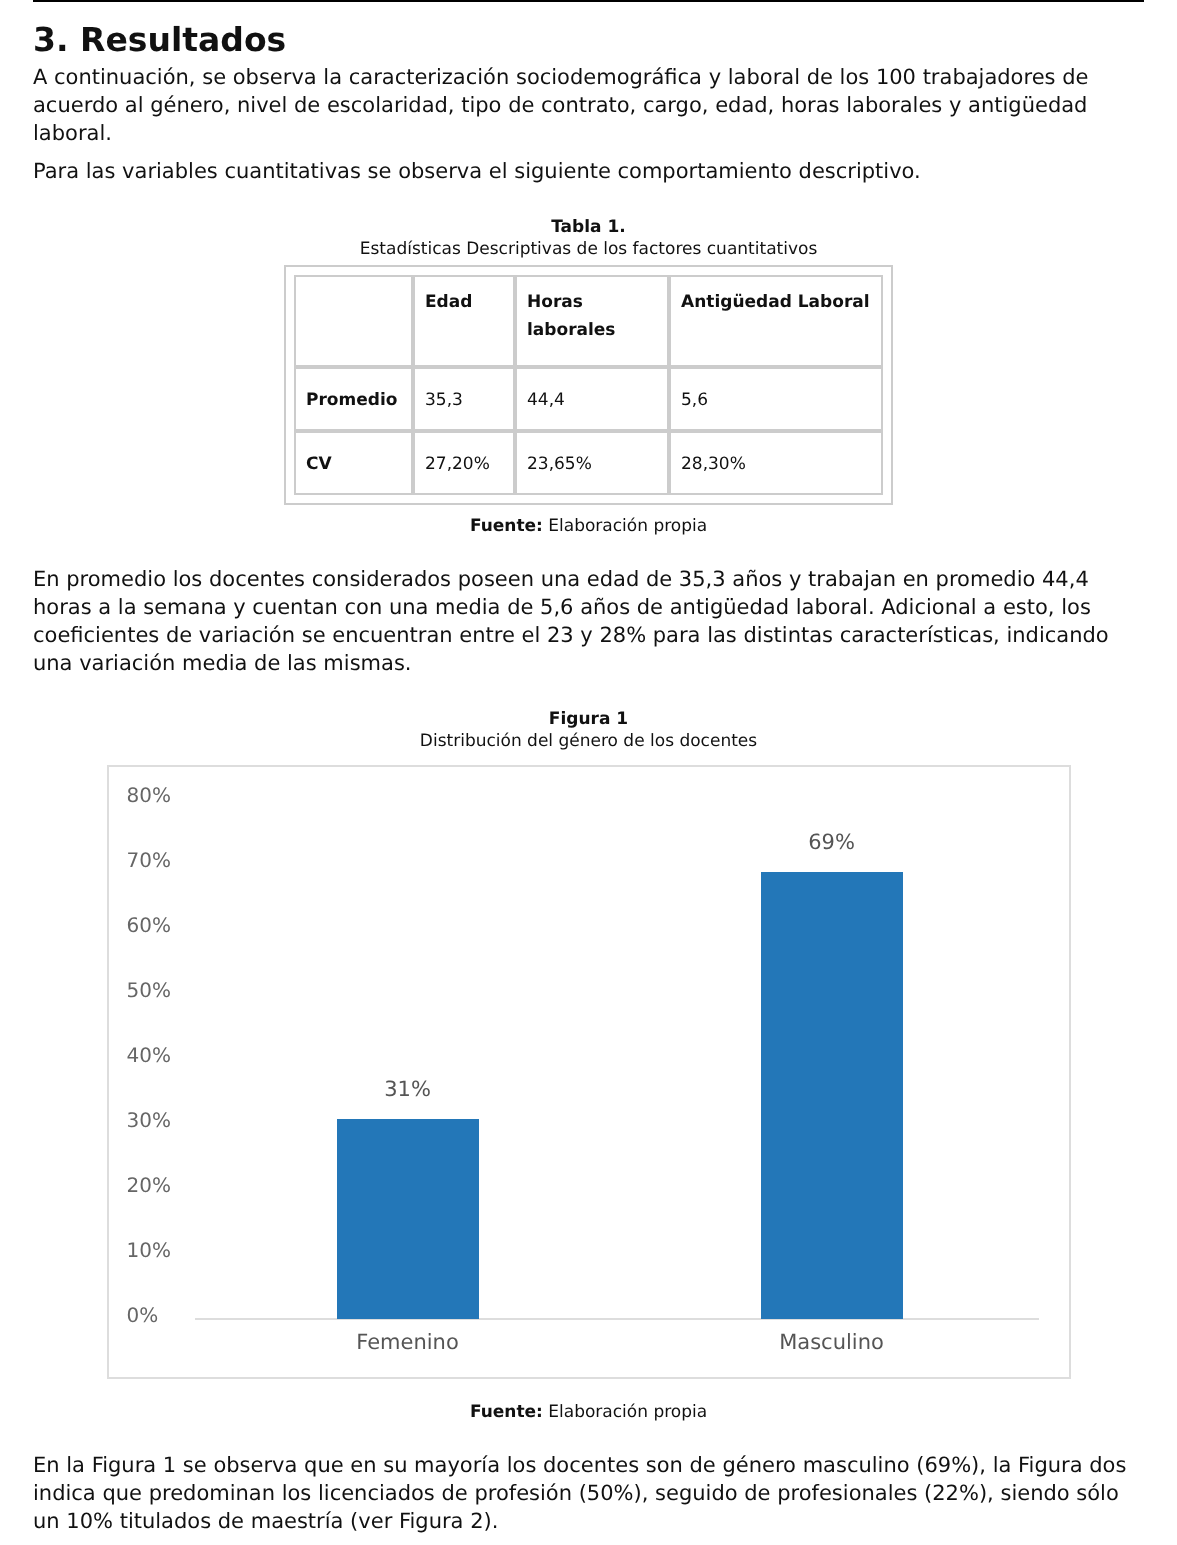3. Resultados
A continuación, se observa la caracterización sociodemográfica y laboral de los 100 trabajadores de acuerdo al género, nivel de escolaridad, tipo de contrato, cargo, edad, horas laborales y antigüedad laboral.
Para las variables cuantitativas se observa el siguiente comportamiento descriptivo.
Tabla 1.
Estadísticas Descriptivas de los factores cuantitativos
| | Edad | Horas laborales | Antigüedad Laboral |
| --- | --- | --- | --- |
| Promedio | 35,3 | 44,4 | 5,6 |
| CV | 27,20% | 23,65% | 28,30% |
Fuente: Elaboración propia
En promedio los docentes considerados poseen una edad de 35,3 años y trabajan en promedio 44,4 horas a la semana y cuentan con una media de 5,6 años de antigüedad laboral. Adicional a esto, los coeficientes de variación se encuentran entre el 23 y 28% para las distintas características, indicando una variación media de las mismas.
Figura 1
Distribución del género de los docentes
80%
70%
60%
50%
40%
30%
20%
10%
0%
31%
69%
Femenino Masculino
Fuente: Elaboración propia
En la Figura 1 se observa que en su mayoría los docentes son de género masculino (69%), la Figura dos indica que predominan los licenciados de profesión (50%), seguido de profesionales (22%), siendo sólo un 10% titulados de maestría (ver Figura 2).